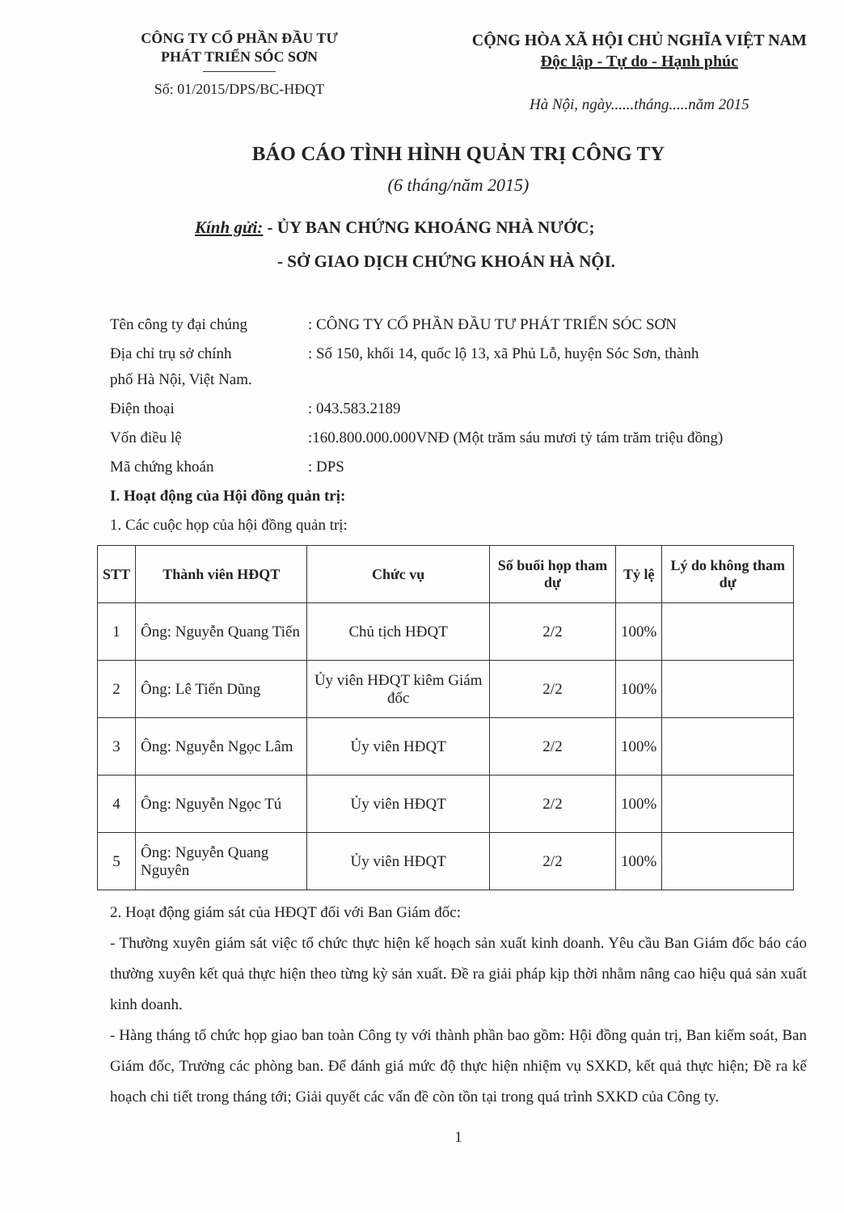CÔNG TY CỔ PHẦN ĐẦU TƯ
PHÁT TRIỂN SÓC SƠN
Số: 01/2015/DPS/BC-HĐQT
CỘNG HÒA XÃ HỘI CHỦ NGHĨA VIỆT NAM
Độc lập - Tự do - Hạnh phúc
Hà Nội, ngày......tháng.....năm 2015
BÁO CÁO TÌNH HÌNH QUẢN TRỊ CÔNG TY
(6 tháng/năm 2015)
Kính gửi: - ỦY BAN CHỨNG KHOÁNG NHÀ NƯỚC;
- SỞ GIAO DỊCH CHỨNG KHOÁN HÀ NỘI.
Tên công ty đại chúng: CÔNG TY CỔ PHẦN ĐẦU TƯ PHÁT TRIỂN SÓC SƠN
Địa chỉ trụ sở chính: Số 150, khối 14, quốc lộ 13, xã Phủ Lỗ, huyện Sóc Sơn, thành
phố Hà Nội, Việt Nam.
Điện thoại: 043.583.2189
Vốn điều lệ:160.800.000.000VNĐ (Một trăm sáu mươi tỷ tám trăm triệu đồng)
Mã chứng khoán: DPS
I. Hoạt động của Hội đồng quản trị:
1. Các cuộc họp của hội đồng quản trị:
| STT | Thành viên HĐQT | Chức vụ | Số buổi họp tham dự | Tỷ lệ | Lý do không tham dự |
| --- | --- | --- | --- | --- | --- |
| 1 | Ông: Nguyễn Quang Tiến | Chủ tịch HĐQT | 2/2 | 100% | |
| 2 | Ông: Lê Tiến Dũng | Ủy viên HĐQT kiêm Giám đốc | 2/2 | 100% | |
| 3 | Ông: Nguyễn Ngọc Lâm | Ủy viên HĐQT | 2/2 | 100% | |
| 4 | Ông: Nguyễn Ngọc Tú | Ủy viên HĐQT | 2/2 | 100% | |
| 5 | Ông: Nguyễn Quang Nguyên | Ủy viên HĐQT | 2/2 | 100% | |
2. Hoạt động giám sát của HĐQT đối với Ban Giám đốc:
- Thường xuyên giám sát việc tổ chức thực hiện kế hoạch sản xuất kinh doanh. Yêu cầu Ban Giám đốc báo cáo thường xuyên kết quả thực hiện theo từng kỳ sản xuất. Đề ra giải pháp kịp thời nhằm nâng cao hiệu quả sản xuất kinh doanh.
- Hàng tháng tổ chức họp giao ban toàn Công ty với thành phần bao gồm: Hội đồng quản trị, Ban kiểm soát, Ban Giám đốc, Trưởng các phòng ban. Để đánh giá mức độ thực hiện nhiệm vụ SXKD, kết quả thực hiện; Đề ra kế hoạch chi tiết trong tháng tới; Giải quyết các vấn đề còn tồn tại trong quá trình SXKD của Công ty.
1